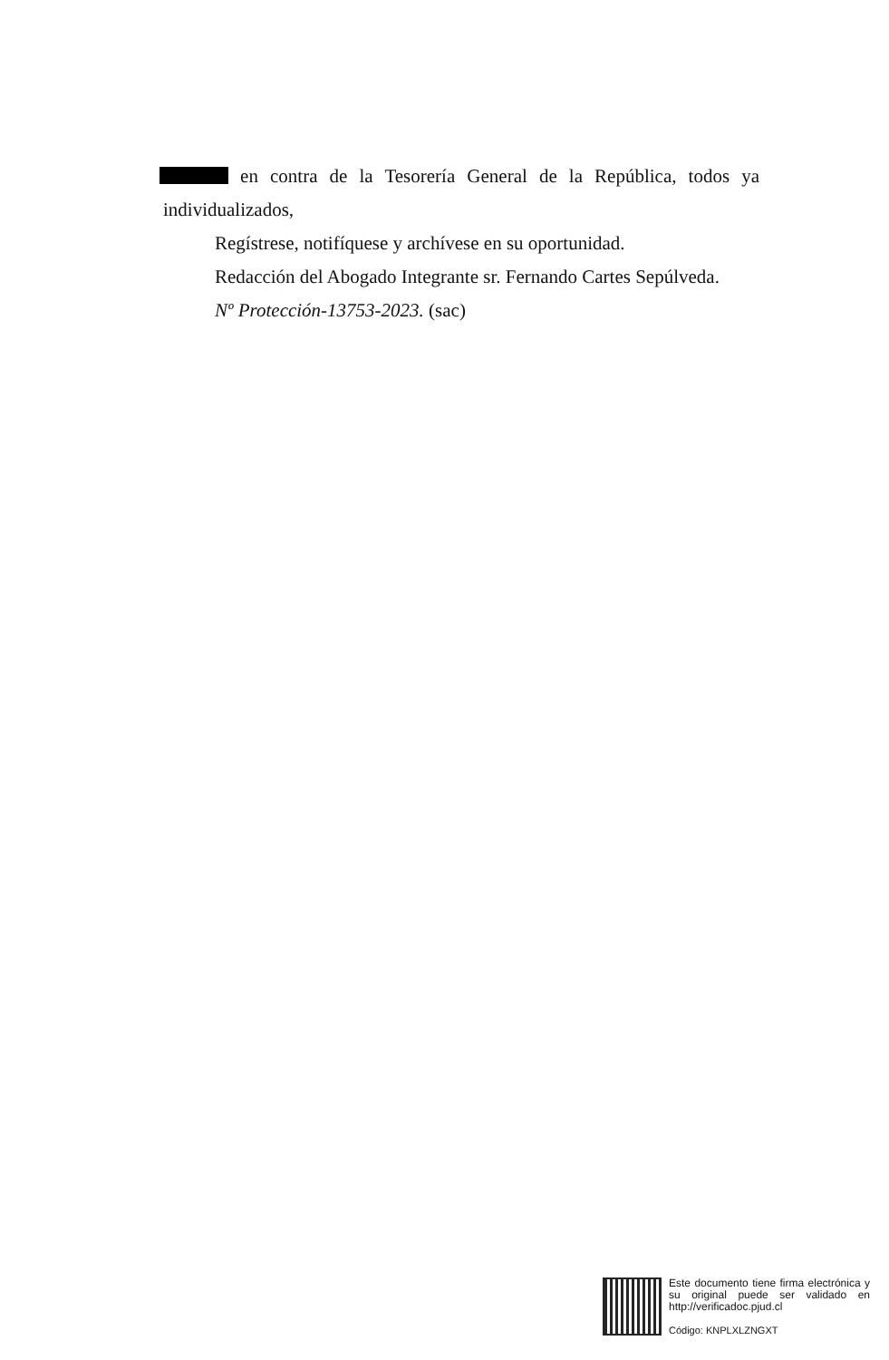en contra de la Tesorería General de la República, todos ya individualizados,
Regístrese, notifíquese y archívese en su oportunidad.
Redacción del Abogado Integrante sr. Fernando Cartes Sepúlveda.
Nº Protección-13753-2023. (sac)
Este documento tiene firma electrónica y su original puede ser validado en http://verificadoc.pjud.cl
Código: KNPLXLZNGXT